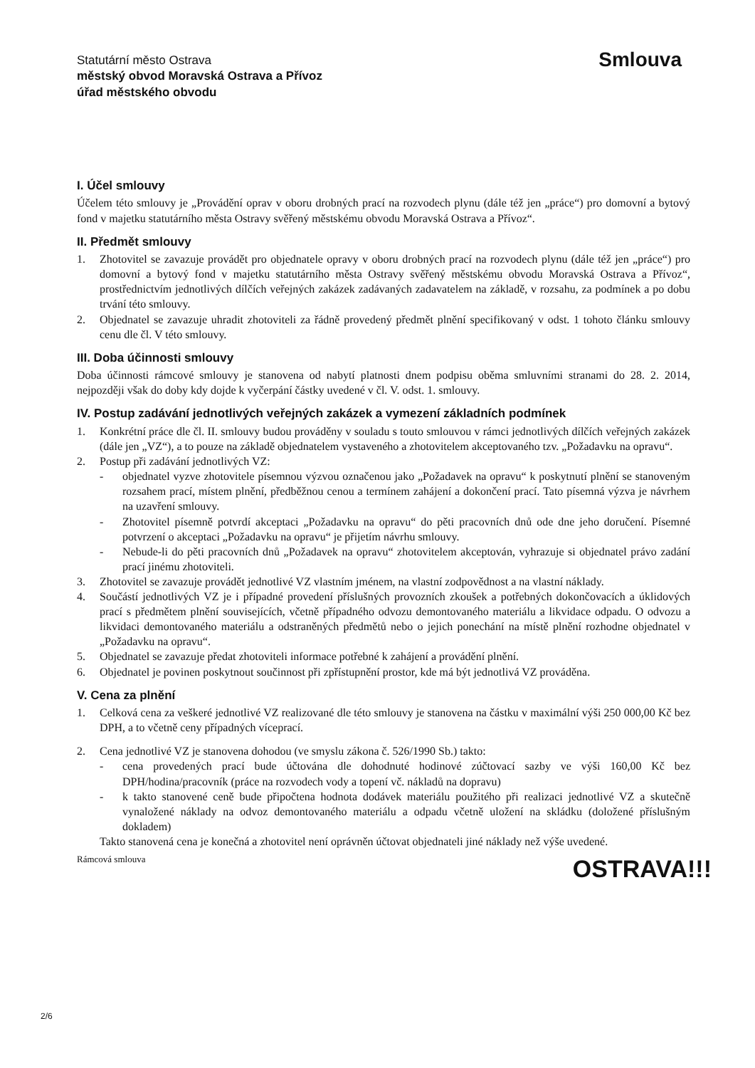Statutární město Ostrava
městský obvod Moravská Ostrava a Přívoz
úřad městského obvodu
Smlouva
I. Účel smlouvy
Účelem této smlouvy je „Provádění oprav v oboru drobných prací na rozvodech plynu (dále též jen „práce“) pro domovní a bytový fond v majetku statutárního města Ostravy svěřený městskému obvodu Moravská Ostrava a Přívoz“.
II. Předmět smlouvy
1. Zhotovitel se zavazuje provádět pro objednatele opravy v oboru drobných prací na rozvodech plynu (dále též jen „práce“) pro domovní a bytový fond v majetku statutárního města Ostravy svěřený městskému obvodu Moravská Ostrava a Přívoz“, prostřednictvím jednotlivých dílčích veřejných zakázek zadávaných zadavatelem na základě, v rozsahu, za podmínek a po dobu trvání této smlouvy.
2. Objednatel se zavazuje uhradit zhotoviteli za řádně provedený předmět plnění specifikovaný v odst. 1 tohoto článku smlouvy cenu dle čl. V této smlouvy.
III. Doba účinnosti smlouvy
Doba účinnosti rámcové smlouvy je stanovena od nabytí platnosti dnem podpisu oběma smluvními stranami do 28. 2. 2014, nejpozději však do doby kdy dojde k vyčerpání částky uvedené v čl. V. odst. 1. smlouvy.
IV. Postup zadávání jednotlivých veřejných zakázek a vymezení základních podmínek
1. Konkrétní práce dle čl. II. smlouvy budou prováděny v souladu s touto smlouvou v rámci jednotlivých dílčích veřejných zakázek (dále jen „VZ“), a to pouze na základě objednatelem vystaveného a zhotovitelem akceptovaného tzv. „Požadavku na opravu“.
2. Postup při zadávání jednotlivých VZ:
- objednatel vyzve zhotovitele písemnou výzvou označenou jako „Požadavek na opravu“ k poskytnutí plnění se stanoveným rozsahem prací, místem plnění, předběžnou cenou a termínem zahájení a dokončení prací. Tato písemná výzva je návrhem na uzavření smlouvy.
- Zhotovitel písemně potvrdí akceptaci „Požadavku na opravu“ do pěti pracovních dnů ode dne jeho doručení. Písemné potvrzení o akceptaci „Požadavku na opravu“ je přijetím návrhu smlouvy.
- Nebude-li do pěti pracovních dnů „Požadavek na opravu“ zhotovitelem akceptován, vyhrazuje si objednatel právo zadání prací jinému zhotoviteli.
3. Zhotovitel se zavazuje provádět jednotlivé VZ vlastním jménem, na vlastní zodpovědnost a na vlastní náklady.
4. Součástí jednotlivých VZ je i případné provedení příslušných provozních zkoušek a potřebných dokončovacích a úklidových prací s předmětem plnění souvisejících, včetně případného odvozu demontovaného materiálu a likvidace odpadu. O odvozu a likvidaci demontovaného materiálu a odstraněných předmětů nebo o jejich ponechání na místě plnění rozhodne objednatel v „Požadavku na opravu“.
5. Objednatel se zavazuje předat zhotoviteli informace potřebné k zahájení a provádění plnění.
6. Objednatel je povinen poskytnout součinnost při zpřístupnění prostor, kde má být jednotlivá VZ prováděna.
V. Cena za plnění
1. Celková cena za veškeré jednotlivé VZ realizované dle této smlouvy je stanovena na částku v maximální výši 250 000,00 Kč bez DPH, a to včetně ceny případných víceprací.
2. Cena jednotlivé VZ je stanovena dohodou (ve smyslu zákona č. 526/1990 Sb.) takto:
- cena provedených prací bude účtována dle dohodnuté hodinové zúčtovací sazby ve výši 160,00 Kč bez DPH/hodina/pracovník (práce na rozvodech vody a topení vč. nákladů na dopravu)
- k takto stanovené ceně bude připočtena hodnota dodávek materiálu použitého při realizaci jednotlivé VZ a skutečně vynaložené náklady na odvoz demontovaného materiálu a odpadu včetně uložení na skládku (doložené příslušným dokladem)
Takto stanovená cena je konečná a zhotovitel není oprávněn účtovat objednateli jiné náklady než výše uvedené.
Rámcová smlouva OSTRAVA!!!
2/6